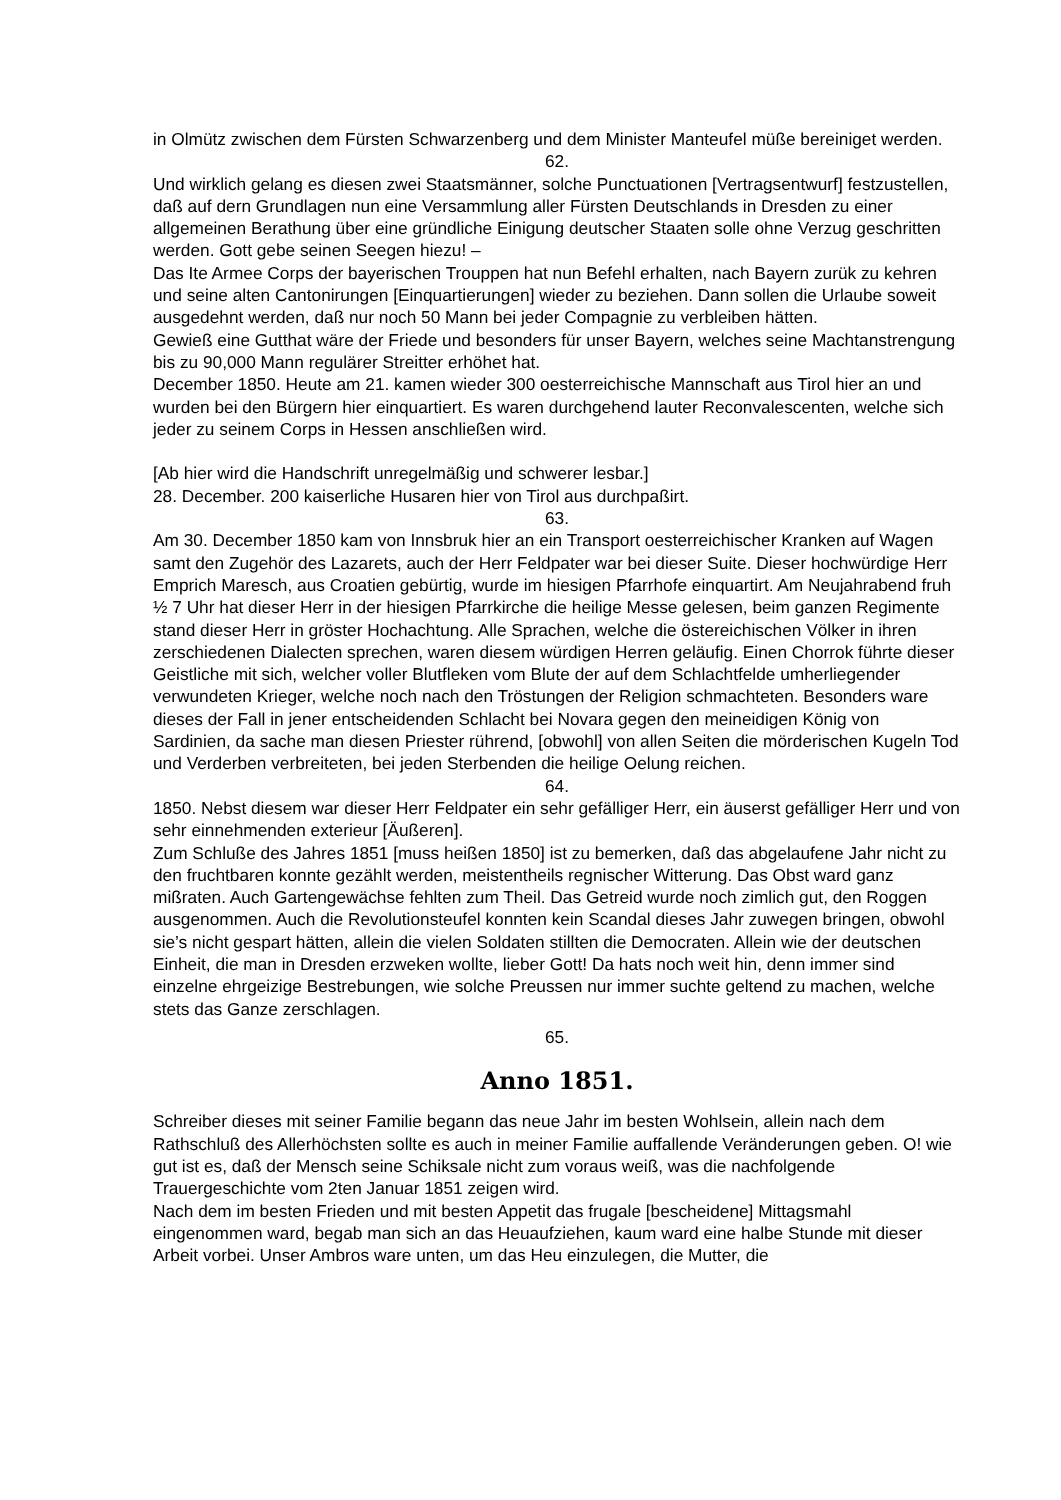in Olmütz zwischen dem Fürsten Schwarzenberg und dem Minister Manteufel müße bereiniget werden.
62.
Und wirklich gelang es diesen zwei Staatsmänner, solche Punctuationen [Vertragsentwurf] festzustellen, daß auf dern Grundlagen nun eine Versammlung aller Fürsten Deutschlands in Dresden zu einer allgemeinen Berathung über eine gründliche Einigung deutscher Staaten solle ohne Verzug geschritten werden. Gott gebe seinen Seegen hiezu! –
Das Ite Armee Corps der bayerischen Trouppen hat nun Befehl erhalten, nach Bayern zurük zu kehren und seine alten Cantonirungen [Einquartierungen] wieder zu beziehen. Dann sollen die Urlaube soweit ausgedehnt werden, daß nur noch 50 Mann bei jeder Compagnie zu verbleiben hätten.
Gewieß eine Gutthat wäre der Friede und besonders für unser Bayern, welches seine Machtanstrengung bis zu 90,000 Mann regulärer Streitter erhöhet hat.
December 1850. Heute am 21. kamen wieder 300 oesterreichische Mannschaft aus Tirol hier an und wurden bei den Bürgern hier einquartiert. Es waren durchgehend lauter Reconvalescenten, welche sich jeder zu seinem Corps in Hessen anschließen wird.
[Ab hier wird die Handschrift unregelmäßig und schwerer lesbar.]
28. December. 200 kaiserliche Husaren hier von Tirol aus durchpaßirt.
63.
Am 30. December 1850 kam von Innsbruk hier an ein Transport oesterreichischer Kranken auf Wagen samt den Zugehör des Lazarets, auch der Herr Feldpater war bei dieser Suite. Dieser hochwürdige Herr Emprich Maresch, aus Croatien gebürtig, wurde im hiesigen Pfarrhofe einquartirt. Am Neujahrabend fruh ½ 7 Uhr hat dieser Herr in der hiesigen Pfarrkirche die heilige Messe gelesen, beim ganzen Regimente stand dieser Herr in gröster Hochachtung. Alle Sprachen, welche die östereichischen Völker in ihren zerschiedenen Dialecten sprechen, waren diesem würdigen Herren geläufig. Einen Chorrok führte dieser Geistliche mit sich, welcher voller Blutfleken vom Blute der auf dem Schlachtfelde umherliegender verwundeten Krieger, welche noch nach den Tröstungen der Religion schmachteten. Besonders ware dieses der Fall in jener entscheidenden Schlacht bei Novara gegen den meineidigen König von Sardinien, da sache man diesen Priester rührend, [obwohl] von allen Seiten die mörderischen Kugeln Tod und Verderben verbreiteten, bei jeden Sterbenden die heilige Oelung reichen.
64.
1850. Nebst diesem war dieser Herr Feldpater ein sehr gefälliger Herr, ein äuserst gefälliger Herr und von sehr einnehmenden exterieur [Äußeren].
Zum Schluße des Jahres 1851 [muss heißen 1850] ist zu bemerken, daß das abgelaufene Jahr nicht zu den fruchtbaren konnte gezählt werden, meistentheils regnischer Witterung. Das Obst ward ganz mißraten. Auch Gartengewächse fehlten zum Theil. Das Getreid wurde noch zimlich gut, den Roggen ausgenommen. Auch die Revolutionsteufel konnten kein Scandal dieses Jahr zuwegen bringen, obwohl sie’s nicht gespart hätten, allein die vielen Soldaten stillten die Democraten. Allein wie der deutschen Einheit, die man in Dresden erzweken wollte, lieber Gott! Da hats noch weit hin, denn immer sind einzelne ehrgeizige Bestrebungen, wie solche Preussen nur immer suchte geltend zu machen, welche stets das Ganze zerschlagen.
65.
Anno 1851.
Schreiber dieses mit seiner Familie begann das neue Jahr im besten Wohlsein, allein nach dem Rathschluß des Allerhöchsten sollte es auch in meiner Familie auffallende Veränderungen geben. O! wie gut ist es, daß der Mensch seine Schiksale nicht zum voraus weiß, was die nachfolgende Trauergeschichte vom 2ten Januar 1851 zeigen wird.
Nach dem im besten Frieden und mit besten Appetit das frugale [bescheidene] Mittagsmahl eingenommen ward, begab man sich an das Heuaufziehen, kaum ward eine halbe Stunde mit dieser Arbeit vorbei. Unser Ambros ware unten, um das Heu einzulegen, die Mutter, die